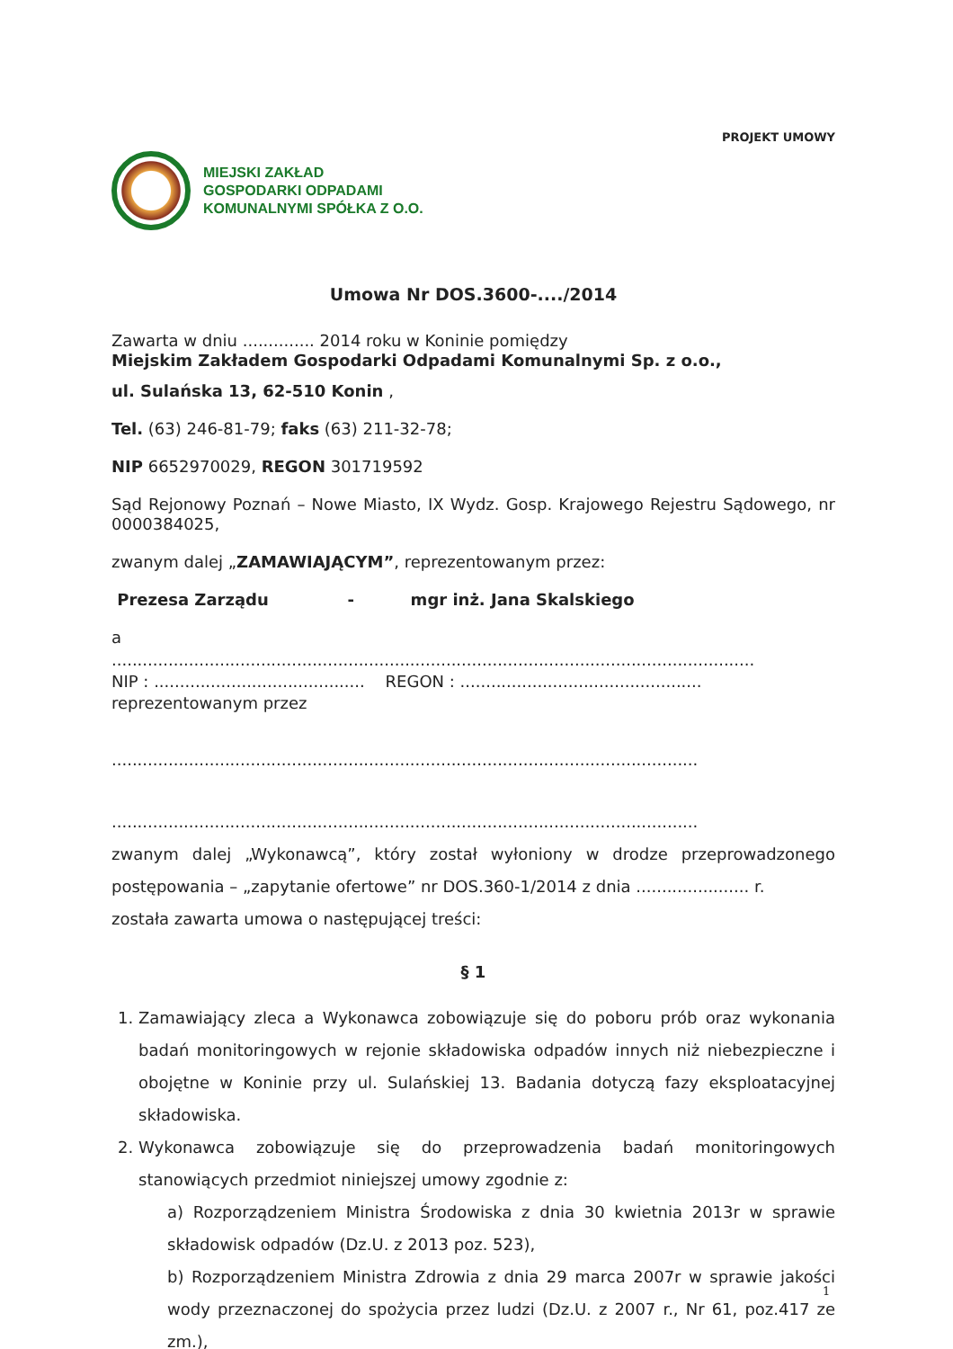PROJEKT UMOWY
MIEJSKI ZAKŁAD
GOSPODARKI ODPADAMI
KOMUNALNYMI SPÓŁKA Z O.O.
Umowa Nr DOS.3600-..../2014
Zawarta w dniu .............. 2014 roku w Koninie pomiędzy
Miejskim Zakładem Gospodarki Odpadami Komunalnymi Sp. z o.o.,
ul. Sulańska 13, 62-510 Konin ,
Tel. (63) 246-81-79; faks (63) 211-32-78;
NIP 6652970029, REGON 301719592
Sąd Rejonowy Poznań – Nowe Miasto, IX Wydz. Gosp. Krajowego Rejestru Sądowego, nr 0000384025,
zwanym dalej „ZAMAWIAJĄCYM”, reprezentowanym przez:
Prezesa Zarządu - mgr inż. Jana Skalskiego
a
.............................................................................................................................
NIP : ......................................... REGON : ...............................................
reprezentowanym przez
..................................................................................................................
..................................................................................................................
zwanym dalej „Wykonawcą”, który został wyłoniony w drodze przeprowadzonego postępowania – „zapytanie ofertowe” nr DOS.360-1/2014 z dnia ...................... r.
została zawarta umowa o następującej treści:
§ 1
1. Zamawiający zleca a Wykonawca zobowiązuje się do poboru prób oraz wykonania badań monitoringowych w rejonie składowiska odpadów innych niż niebezpieczne i obojętne w Koninie przy ul. Sulańskiej 13. Badania dotyczą fazy eksploatacyjnej składowiska.
2. Wykonawca zobowiązuje się do przeprowadzenia badań monitoringowych stanowiących przedmiot niniejszej umowy zgodnie z:
a) Rozporządzeniem Ministra Środowiska z dnia 30 kwietnia 2013r w sprawie składowisk odpadów (Dz.U. z 2013 poz. 523),
b) Rozporządzeniem Ministra Zdrowia z dnia 29 marca 2007r w sprawie jakości wody przeznaczonej do spożycia przez ludzi (Dz.U. z 2007 r., Nr 61, poz.417 ze zm.),
1